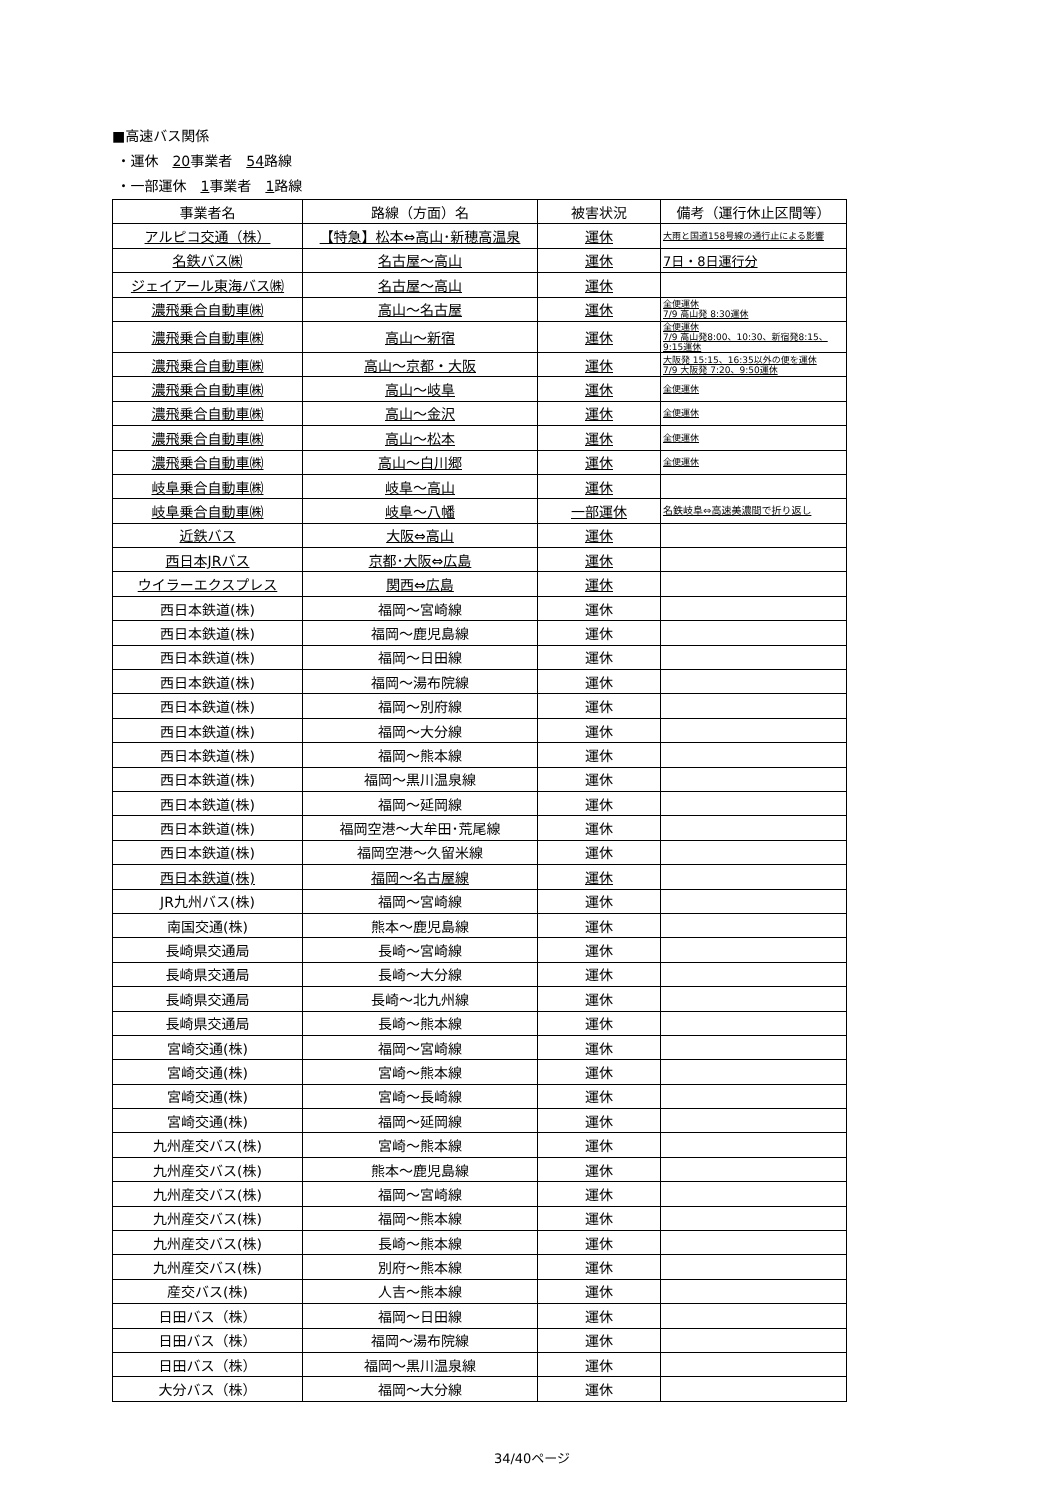■高速バス関係
・運休　20事業者　54路線
・一部運休　1事業者　1路線
| 事業者名 | 路線（方面）名 | 被害状況 | 備考（運行休止区間等） |
| --- | --- | --- | --- |
| アルピコ交通（株） | 【特急】松本⇔高山･新穂高温泉 | 運休 | 大雨と国道158号線の通行止による影響 |
| 名鉄バス㈱ | 名古屋～高山 | 運休 | 7日・8日運行分 |
| ジェイアール東海バス㈱ | 名古屋～高山 | 運休 | |
| 濃飛乗合自動車㈱ | 高山～名古屋 | 運休 | 全便運休 7/9 高山発 8:30運休 |
| 濃飛乗合自動車㈱ | 高山～新宿 | 運休 | 全便運休 7/9 高山発8:00、10:30、新宿発8:15、9:15運休 |
| 濃飛乗合自動車㈱ | 高山～京都・大阪 | 運休 | 大阪発 15:15、16:35以外の便を運休 7/9 大阪発 7:20、9:50運休 |
| 濃飛乗合自動車㈱ | 高山～岐阜 | 運休 | 全便運休 |
| 濃飛乗合自動車㈱ | 高山～金沢 | 運休 | 全便運休 |
| 濃飛乗合自動車㈱ | 高山～松本 | 運休 | 全便運休 |
| 濃飛乗合自動車㈱ | 高山～白川郷 | 運休 | 全便運休 |
| 岐阜乗合自動車㈱ | 岐阜～高山 | 運休 | |
| 岐阜乗合自動車㈱ | 岐阜～八幡 | 一部運休 | 名鉄岐阜⇔高速美濃間で折り返し |
| 近鉄バス | 大阪⇔高山 | 運休 | |
| 西日本JRバス | 京都･大阪⇔広島 | 運休 | |
| ウイラーエクスプレス | 関西⇔広島 | 運休 | |
| 西日本鉄道(株) | 福岡～宮崎線 | 運休 | |
| 西日本鉄道(株) | 福岡～鹿児島線 | 運休 | |
| 西日本鉄道(株) | 福岡～日田線 | 運休 | |
| 西日本鉄道(株) | 福岡～湯布院線 | 運休 | |
| 西日本鉄道(株) | 福岡～別府線 | 運休 | |
| 西日本鉄道(株) | 福岡～大分線 | 運休 | |
| 西日本鉄道(株) | 福岡～熊本線 | 運休 | |
| 西日本鉄道(株) | 福岡～黒川温泉線 | 運休 | |
| 西日本鉄道(株) | 福岡～延岡線 | 運休 | |
| 西日本鉄道(株) | 福岡空港～大牟田･荒尾線 | 運休 | |
| 西日本鉄道(株) | 福岡空港～久留米線 | 運休 | |
| 西日本鉄道(株) | 福岡～名古屋線 | 運休 | |
| JR九州バス(株) | 福岡～宮崎線 | 運休 | |
| 南国交通(株) | 熊本～鹿児島線 | 運休 | |
| 長崎県交通局 | 長崎～宮崎線 | 運休 | |
| 長崎県交通局 | 長崎～大分線 | 運休 | |
| 長崎県交通局 | 長崎～北九州線 | 運休 | |
| 長崎県交通局 | 長崎～熊本線 | 運休 | |
| 宮崎交通(株) | 福岡～宮崎線 | 運休 | |
| 宮崎交通(株) | 宮崎～熊本線 | 運休 | |
| 宮崎交通(株) | 宮崎～長崎線 | 運休 | |
| 宮崎交通(株) | 福岡～延岡線 | 運休 | |
| 九州産交バス(株) | 宮崎～熊本線 | 運休 | |
| 九州産交バス(株) | 熊本～鹿児島線 | 運休 | |
| 九州産交バス(株) | 福岡～宮崎線 | 運休 | |
| 九州産交バス(株) | 福岡～熊本線 | 運休 | |
| 九州産交バス(株) | 長崎～熊本線 | 運休 | |
| 九州産交バス(株) | 別府～熊本線 | 運休 | |
| 産交バス(株) | 人吉～熊本線 | 運休 | |
| 日田バス（株） | 福岡～日田線 | 運休 | |
| 日田バス（株） | 福岡～湯布院線 | 運休 | |
| 日田バス（株） | 福岡～黒川温泉線 | 運休 | |
| 大分バス（株） | 福岡～大分線 | 運休 | |
34/40ページ